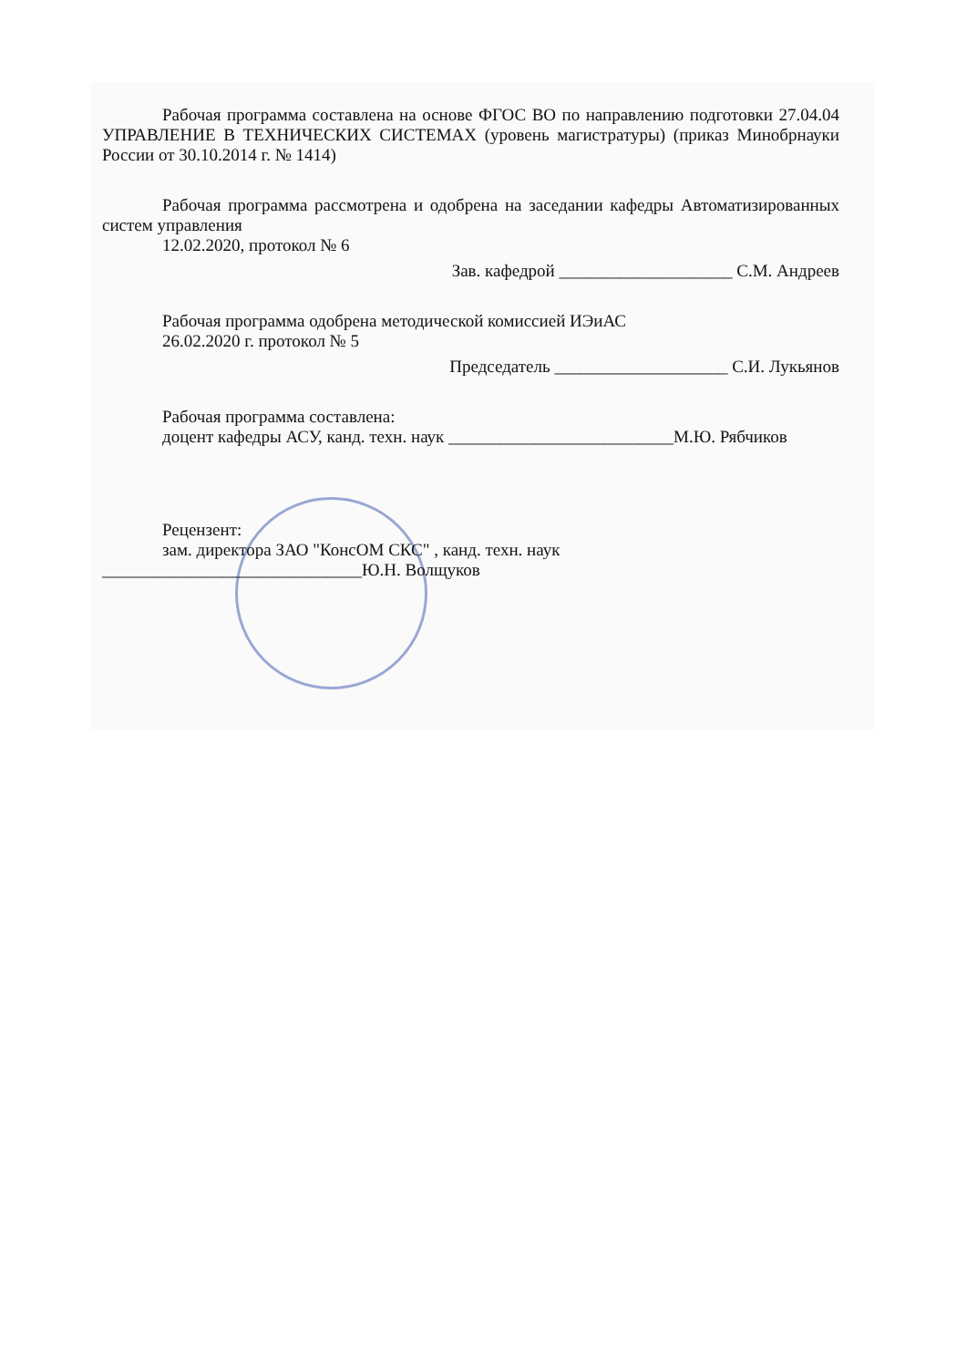Рабочая программа составлена на основе ФГОС ВО по направлению подготовки 27.04.04 УПРАВЛЕНИЕ В ТЕХНИЧЕСКИХ СИСТЕМАХ (уровень магистратуры) (приказ Минобрнауки России от 30.10.2014 г. № 1414)
Рабочая программа рассмотрена и одобрена на заседании кафедры Автоматизированных систем управления
12.02.2020, протокол № 6
Зав. кафедрой ____________________ С.М. Андреев
Рабочая программа одобрена методической комиссией ИЭиАС
26.02.2020 г. протокол № 5
Председатель ____________________ С.И. Лукьянов
Рабочая программа составлена:
доцент кафедры АСУ, канд. техн. наук __________________________М.Ю. Рябчиков
Рецензент:
зам. директора ЗАО "КонсОМ СКС" , канд. техн. наук
______________________________Ю.Н. Волщуков